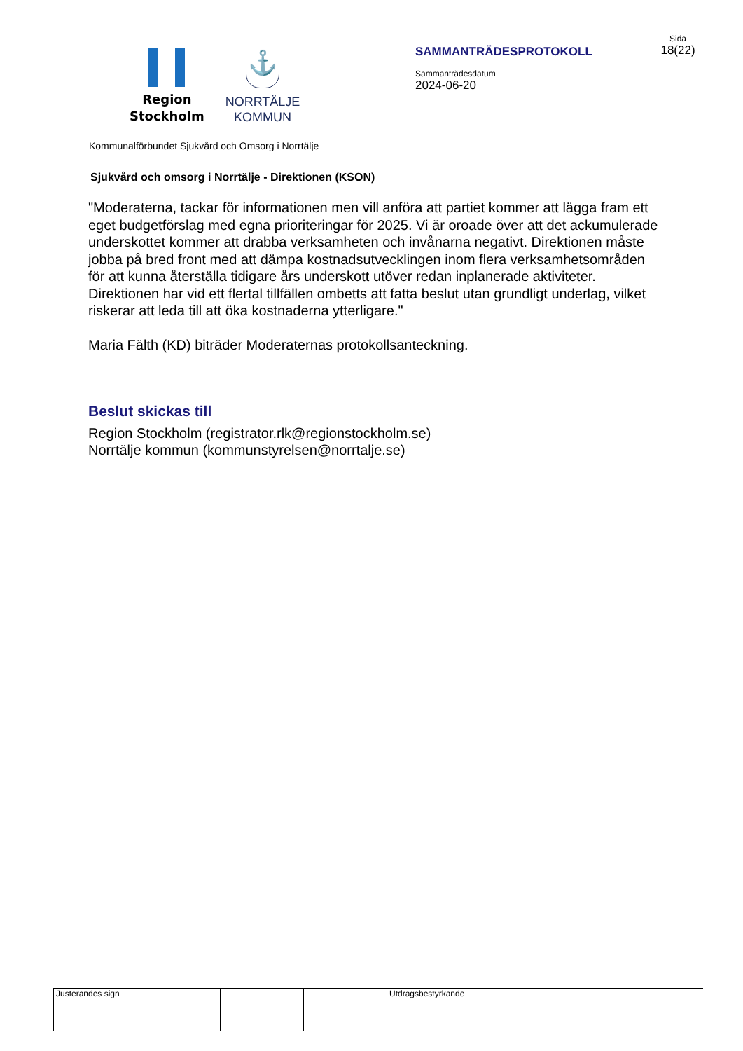Region
Stockholm
⚓
NORRTÄLJE
KOMMUN
SAMMANTRÄDESPROTOKOLL
Sammanträdesdatum
2024-06-20
Sida
18(22)
Kommunalförbundet Sjukvård och Omsorg i Norrtälje
Sjukvård och omsorg i Norrtälje - Direktionen (KSON)
"Moderaterna, tackar för informationen men vill anföra att partiet kommer att lägga fram ett eget budgetförslag med egna prioriteringar för 2025. Vi är oroade över att det ackumulerade underskottet kommer att drabba verksamheten och invånarna negativt. Direktionen måste jobba på bred front med att dämpa kostnadsutvecklingen inom flera verksamhetsområden för att kunna återställa tidigare års underskott utöver redan inplanerade aktiviteter. Direktionen har vid ett flertal tillfällen ombetts att fatta beslut utan grundligt underlag, vilket riskerar att leda till att öka kostnaderna ytterligare."
Maria Fälth (KD) biträder Moderaternas protokollsanteckning.
Beslut skickas till
Region Stockholm (registrator.rlk@regionstockholm.se)
Norrtälje kommun (kommunstyrelsen@norrtalje.se)
Justerandes sign
Utdragsbestyrkande